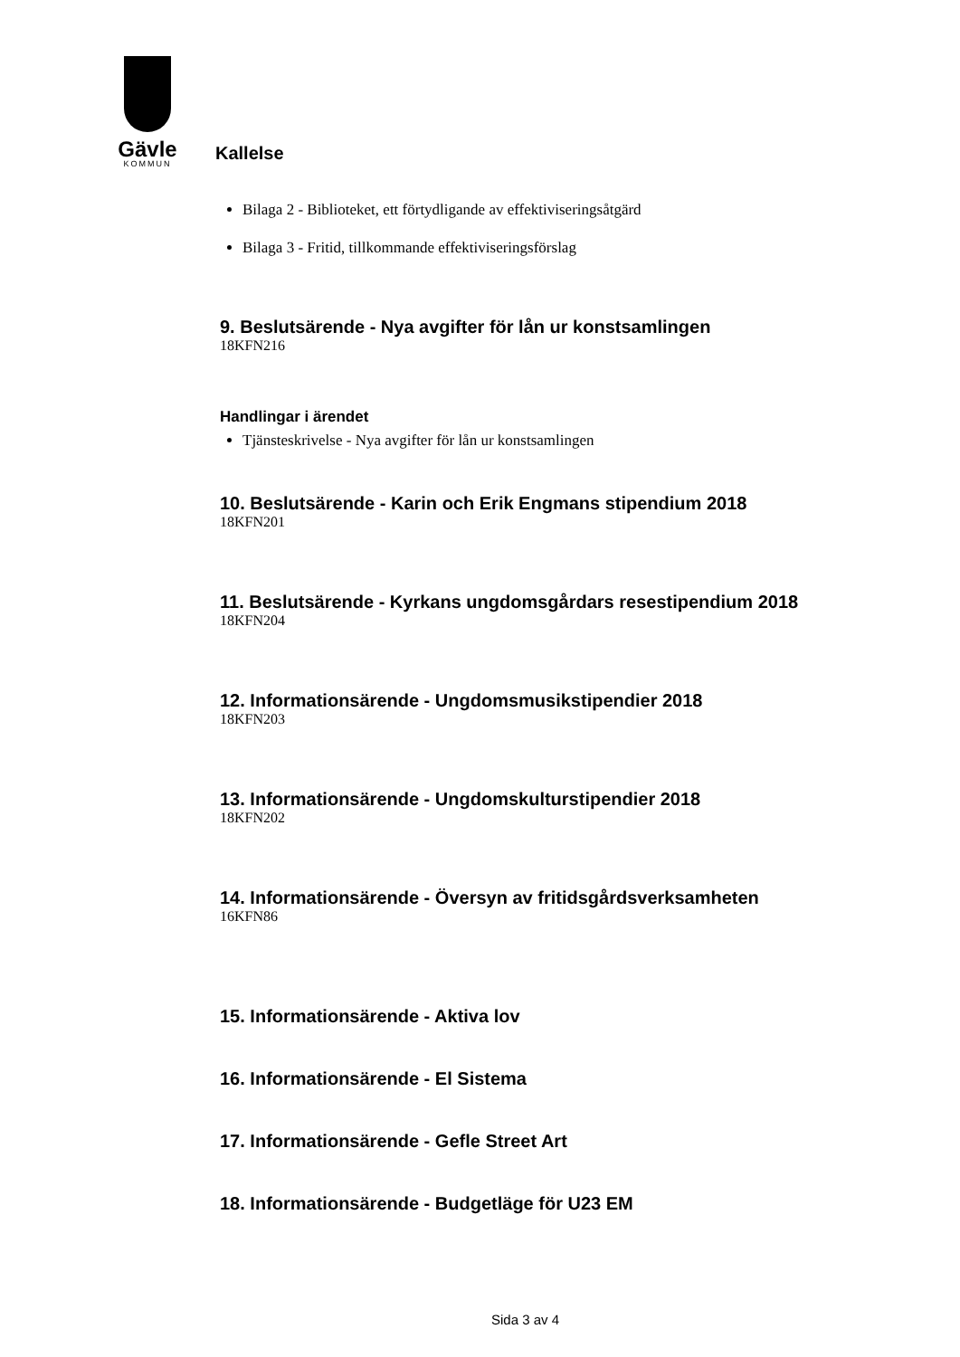Gävle
KOMMUN
Kallelse
Bilaga 2 - Biblioteket, ett förtydligande av effektiviseringsåtgärd
Bilaga 3 - Fritid, tillkommande effektiviseringsförslag
9. Beslutsärende - Nya avgifter för lån ur konstsamlingen
18KFN216
Handlingar i ärendet
Tjänsteskrivelse - Nya avgifter för lån ur konstsamlingen
10. Beslutsärende - Karin och Erik Engmans stipendium 2018
18KFN201
11. Beslutsärende - Kyrkans ungdomsgårdars resestipendium 2018
18KFN204
12. Informationsärende - Ungdomsmusikstipendier 2018
18KFN203
13. Informationsärende - Ungdomskulturstipendier 2018
18KFN202
14. Informationsärende - Översyn av fritidsgårdsverksamheten
16KFN86
15. Informationsärende - Aktiva lov
16. Informationsärende - El Sistema
17. Informationsärende - Gefle Street Art
18. Informationsärende - Budgetläge för U23 EM
Sida 3 av 4